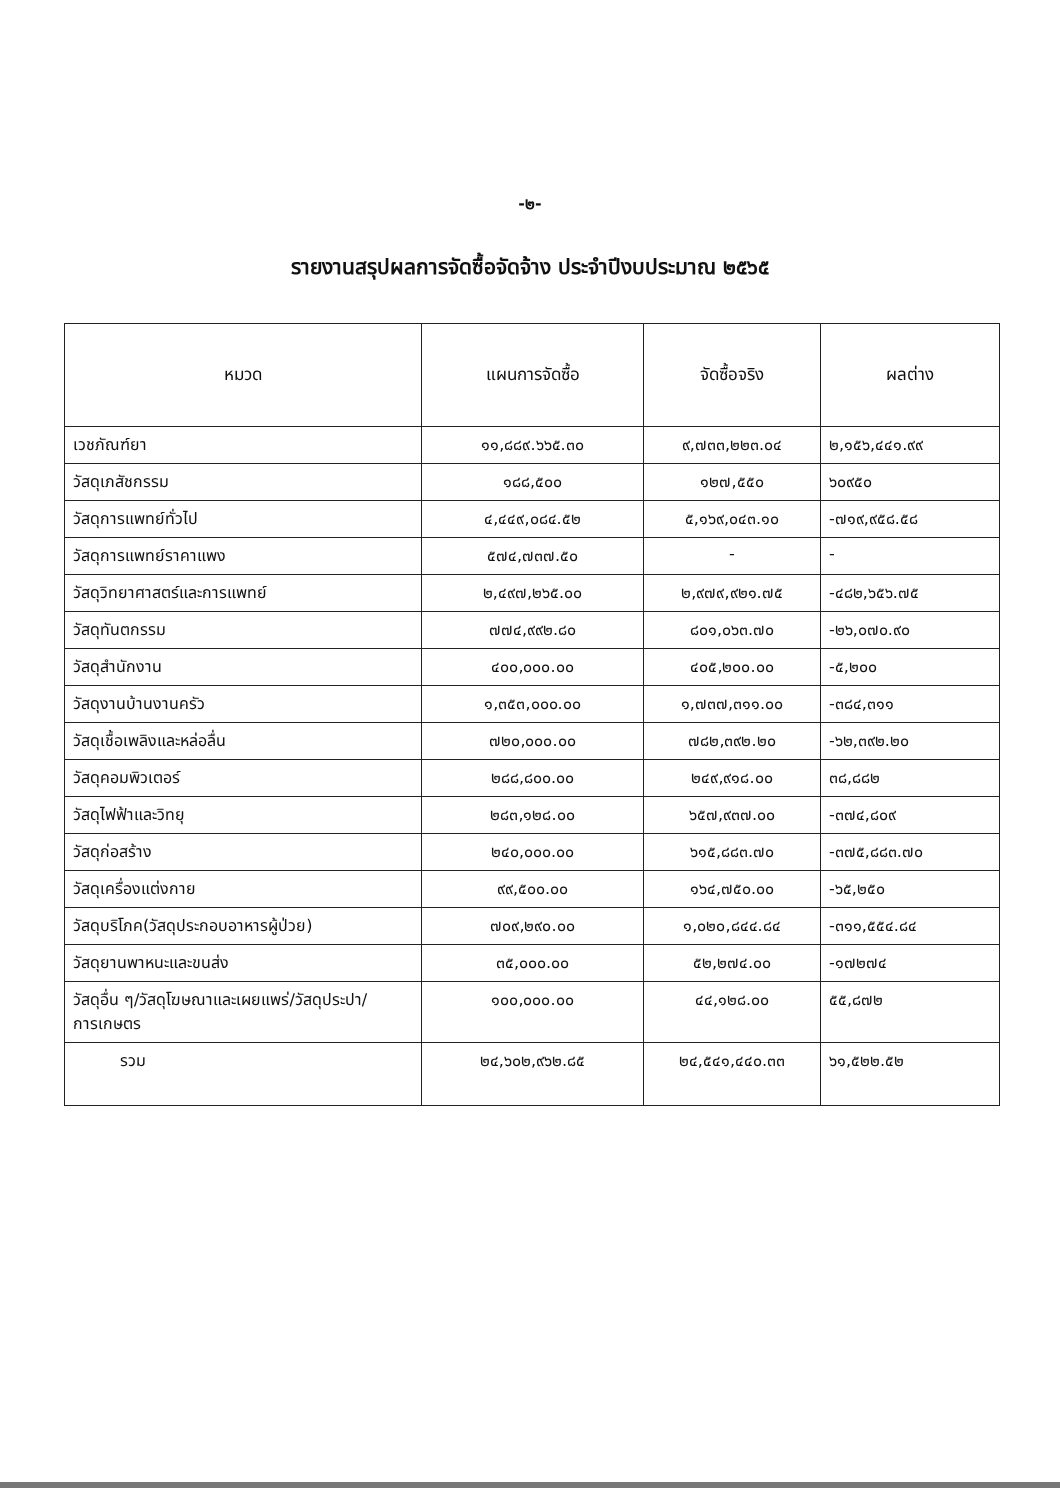-๒-
รายงานสรุปผลการจัดซื้อจัดจ้าง ประจำปีงบประมาณ ๒๕๖๕
| หมวด | แผนการจัดซื้อ | จัดซื้อจริง | ผลต่าง |
| --- | --- | --- | --- |
| เวชภัณฑ์ยา | ๑๑,๘๘๙.๖๖๕.๓๐ | ๙,๗๓๓,๒๒๓.๐๔ | ๒,๑๕๖,๔๔๑.๙๙ |
| วัสดุเภสัชกรรม | ๑๘๘,๕๐๐ | ๑๒๗,๕๕๐ | ๖๐๙๕๐ |
| วัสดุการแพทย์ทั่วไป | ๔,๔๔๙,๐๘๔.๕๒ | ๕,๑๖๙,๐๔๓.๑๐ | -๗๑๙,๙๕๘.๕๘ |
| วัสดุการแพทย์ราคาแพง | ๕๗๔,๗๓๗.๕๐ | - | - |
| วัสดุวิทยาศาสตร์และการแพทย์ | ๒,๔๙๗,๒๖๕.๐๐ | ๒,๙๗๙,๙๒๑.๗๕ | -๔๘๒,๖๕๖.๗๕ |
| วัสดุทันตกรรม | ๗๗๔,๙๙๒.๘๐ | ๘๐๑,๐๖๓.๗๐ | -๒๖,๐๗๐.๙๐ |
| วัสดุสำนักงาน | ๔๐๐,๐๐๐.๐๐ | ๔๐๕,๒๐๐.๐๐ | -๕,๒๐๐ |
| วัสดุงานบ้านงานครัว | ๑,๓๕๓,๐๐๐.๐๐ | ๑,๗๓๗,๓๑๑.๐๐ | -๓๘๔,๓๑๑ |
| วัสดุเชื้อเพลิงและหล่อลื่น | ๗๒๐,๐๐๐.๐๐ | ๗๘๒,๓๙๒.๒๐ | -๖๒,๓๙๒.๒๐ |
| วัสดุคอมพิวเตอร์ | ๒๘๘,๘๐๐.๐๐ | ๒๔๙,๙๑๘.๐๐ | ๓๘,๘๘๒ |
| วัสดุไฟฟ้าและวิทยุ | ๒๘๓,๑๒๘.๐๐ | ๖๕๗,๙๓๗.๐๐ | -๓๗๔,๘๐๙ |
| วัสดุก่อสร้าง | ๒๔๐,๐๐๐.๐๐ | ๖๑๕,๘๘๓.๗๐ | -๓๗๕,๘๘๓.๗๐ |
| วัสดุเครื่องแต่งกาย | ๙๙,๕๐๐.๐๐ | ๑๖๔,๗๕๐.๐๐ | -๖๕,๒๕๐ |
| วัสดุบริโภค(วัสดุประกอบอาหารผู้ป่วย) | ๗๐๙,๒๙๐.๐๐ | ๑,๐๒๐,๘๔๔.๘๔ | -๓๑๑,๕๕๔.๘๔ |
| วัสดุยานพาหนะและขนส่ง | ๓๕,๐๐๐.๐๐ | ๕๒,๒๗๔.๐๐ | -๑๗๒๗๔ |
| วัสดุอื่น ๆ/วัสดุโฆษณาและเผยแพร่/วัสดุประปา/การเกษตร | ๑๐๐,๐๐๐.๐๐ | ๔๔,๑๒๘.๐๐ | ๕๕,๘๗๒ |
| รวม | ๒๔,๖๐๒,๙๖๒.๘๕ | ๒๔,๕๔๑,๔๔๐.๓๓ | ๖๑,๕๒๒.๕๒ |